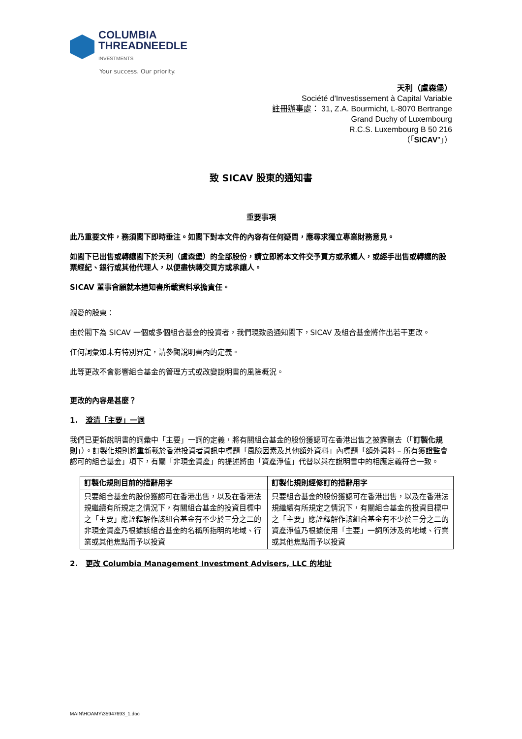COLUMBIA
THREADNEEDLE
INVESTMENTS
Your success. Our priority.
天利（盧森堡）
Société d'Investissement à Capital Variable
註冊辦事處： 31, Z.A. Bourmicht, L-8070 Bertrange
Grand Duchy of Luxembourg
R.C.S. Luxembourg B 50 216
（「SICAV"」）
致 SICAV 股東的通知書
重要事項
此乃重要文件，務須閣下即時垂注。如閣下對本文件的內容有任何疑問，應尋求獨立專業財務意見。
如閣下已出售或轉讓閣下於天利（盧森堡）的全部股份，請立即將本文件交予買方或承讓人，或經手出售或轉讓的股票經紀、銀行或其他代理人，以便盡快轉交買方或承讓人。
SICAV 董事會願就本通知書所載資料承擔責任。
親愛的股東：
由於閣下為 SICAV 一個或多個組合基金的投資者，我們現致函通知閣下，SICAV 及組合基金將作出若干更改。
任何詞彙如未有特別界定，請參閱說明書內的定義。
此等更改不會影響組合基金的管理方式或改變說明書的風險概況。
更改的內容是甚麼？
1. 澄清「主要」一詞
我們已更新說明書的詞彙中「主要」一詞的定義，將有關組合基金的股份獲認可在香港出售之披露刪去（「訂製化規則」）。訂製化規則將重新載於香港投資者資訊中標題「風險因素及其他額外資料」內標題「額外資料 – 所有獲證監會認可的組合基金」項下，有關「非現金資產」的提述將由「資產淨值」代替以與在說明書中的相應定義符合一致。
| 訂製化規則目前的措辭用字 | 訂製化規則經修訂的措辭用字 |
| --- | --- |
| 只要組合基金的股份獲認可在香港出售，以及在香港法規繼續有所規定之情況下，有關組合基金的投資目標中之「主要」應詮釋解作該組合基金有不少於三分之二的非現金資產乃根據該組合基金的名稱所指明的地域、行業或其他焦點而予以投資 | 只要組合基金的股份獲認可在香港出售，以及在香港法規繼續有所規定之情況下，有關組合基金的投資目標中之「主要」應詮釋解作該組合基金有不少於三分之二的資產淨值乃根據使用「主要」一詞所涉及的地域、行業或其他焦點而予以投資 |
2. 更改 Columbia Management Investment Advisers, LLC 的地址
MAIN\HOAMY\35947693_1.doc